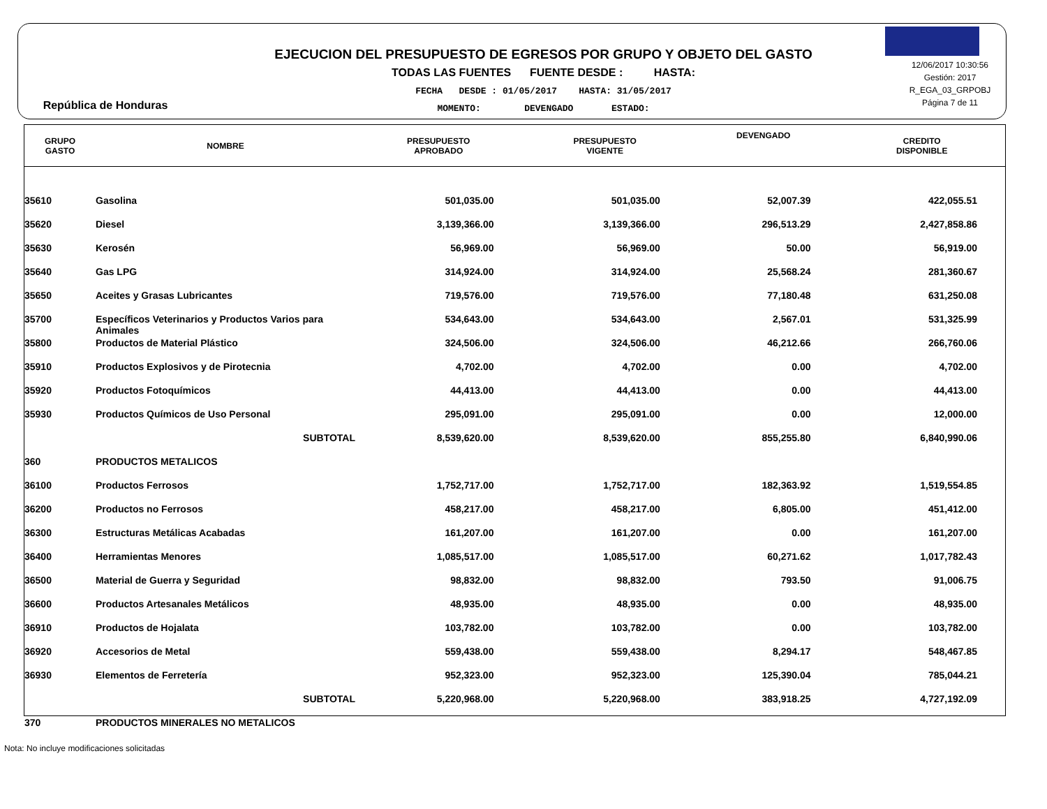República de Honduras
EJECUCION DEL PRESUPUESTO DE EGRESOS POR GRUPO Y OBJETO DEL GASTO
TODAS LAS FUENTES FUENTE DESDE : HASTA:
FECHA DESDE : 01/05/2017 HASTA: 31/05/2017
MOMENTO: DEVENGADO ESTADO:
12/06/2017 10:30:56
Gestión: 2017
R_EGA_03_GRPOBJ
Página 7 de 11
| GRUPO GASTO | NOMBRE | PRESUPUESTO APROBADO | PRESUPUESTO VIGENTE | DEVENGADO | CREDITO DISPONIBLE |
| --- | --- | --- | --- | --- | --- |
| 35610 | Gasolina | 501,035.00 | 501,035.00 | 52,007.39 | 422,055.51 |
| 35620 | Diesel | 3,139,366.00 | 3,139,366.00 | 296,513.29 | 2,427,858.86 |
| 35630 | Kerosén | 56,969.00 | 56,969.00 | 50.00 | 56,919.00 |
| 35640 | Gas LPG | 314,924.00 | 314,924.00 | 25,568.24 | 281,360.67 |
| 35650 | Aceites y Grasas Lubricantes | 719,576.00 | 719,576.00 | 77,180.48 | 631,250.08 |
| 35700 | Específicos Veterinarios y Productos Varios para Animales | 534,643.00 | 534,643.00 | 2,567.01 | 531,325.99 |
| 35800 | Productos de Material Plástico | 324,506.00 | 324,506.00 | 46,212.66 | 266,760.06 |
| 35910 | Productos Explosivos y de Pirotecnia | 4,702.00 | 4,702.00 | 0.00 | 4,702.00 |
| 35920 | Productos Fotoquímicos | 44,413.00 | 44,413.00 | 0.00 | 44,413.00 |
| 35930 | Productos Químicos de Uso Personal | 295,091.00 | 295,091.00 | 0.00 | 12,000.00 |
| | SUBTOTAL | 8,539,620.00 | 8,539,620.00 | 855,255.80 | 6,840,990.06 |
| 360 | PRODUCTOS METALICOS | | | | |
| 36100 | Productos Ferrosos | 1,752,717.00 | 1,752,717.00 | 182,363.92 | 1,519,554.85 |
| 36200 | Productos no Ferrosos | 458,217.00 | 458,217.00 | 6,805.00 | 451,412.00 |
| 36300 | Estructuras Metálicas Acabadas | 161,207.00 | 161,207.00 | 0.00 | 161,207.00 |
| 36400 | Herramientas Menores | 1,085,517.00 | 1,085,517.00 | 60,271.62 | 1,017,782.43 |
| 36500 | Material de Guerra y Seguridad | 98,832.00 | 98,832.00 | 793.50 | 91,006.75 |
| 36600 | Productos Artesanales Metálicos | 48,935.00 | 48,935.00 | 0.00 | 48,935.00 |
| 36910 | Productos de Hojalata | 103,782.00 | 103,782.00 | 0.00 | 103,782.00 |
| 36920 | Accesorios de Metal | 559,438.00 | 559,438.00 | 8,294.17 | 548,467.85 |
| 36930 | Elementos de Ferretería | 952,323.00 | 952,323.00 | 125,390.04 | 785,044.21 |
| | SUBTOTAL | 5,220,968.00 | 5,220,968.00 | 383,918.25 | 4,727,192.09 |
| 370 | PRODUCTOS MINERALES NO METALICOS | | | | |
Nota: No incluye modificaciones solicitadas